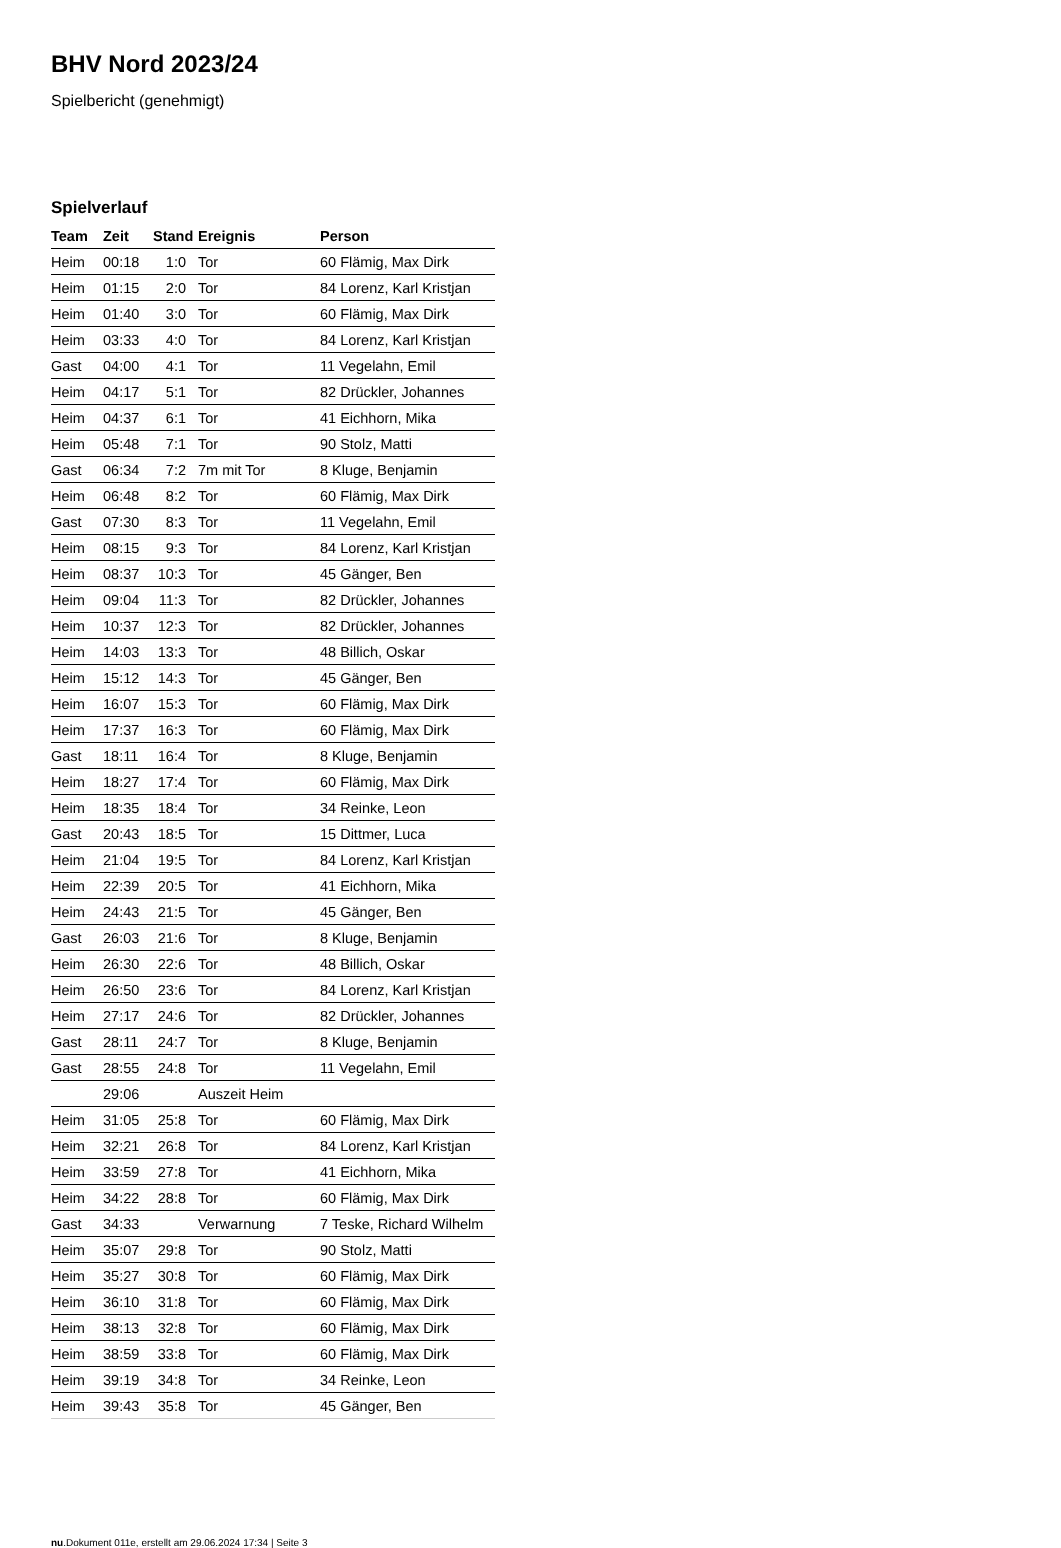BHV Nord 2023/24
Spielbericht (genehmigt)
Spielverlauf
| Team | Zeit | Stand | Ereignis | Person |
| --- | --- | --- | --- | --- |
| Heim | 00:18 | 1:0 | Tor | 60 Flämig, Max Dirk |
| Heim | 01:15 | 2:0 | Tor | 84 Lorenz, Karl Kristjan |
| Heim | 01:40 | 3:0 | Tor | 60 Flämig, Max Dirk |
| Heim | 03:33 | 4:0 | Tor | 84 Lorenz, Karl Kristjan |
| Gast | 04:00 | 4:1 | Tor | 11 Vegelahn, Emil |
| Heim | 04:17 | 5:1 | Tor | 82 Drückler, Johannes |
| Heim | 04:37 | 6:1 | Tor | 41 Eichhorn, Mika |
| Heim | 05:48 | 7:1 | Tor | 90 Stolz, Matti |
| Gast | 06:34 | 7:2 | 7m mit Tor | 8 Kluge, Benjamin |
| Heim | 06:48 | 8:2 | Tor | 60 Flämig, Max Dirk |
| Gast | 07:30 | 8:3 | Tor | 11 Vegelahn, Emil |
| Heim | 08:15 | 9:3 | Tor | 84 Lorenz, Karl Kristjan |
| Heim | 08:37 | 10:3 | Tor | 45 Gänger, Ben |
| Heim | 09:04 | 11:3 | Tor | 82 Drückler, Johannes |
| Heim | 10:37 | 12:3 | Tor | 82 Drückler, Johannes |
| Heim | 14:03 | 13:3 | Tor | 48 Billich, Oskar |
| Heim | 15:12 | 14:3 | Tor | 45 Gänger, Ben |
| Heim | 16:07 | 15:3 | Tor | 60 Flämig, Max Dirk |
| Heim | 17:37 | 16:3 | Tor | 60 Flämig, Max Dirk |
| Gast | 18:11 | 16:4 | Tor | 8 Kluge, Benjamin |
| Heim | 18:27 | 17:4 | Tor | 60 Flämig, Max Dirk |
| Heim | 18:35 | 18:4 | Tor | 34 Reinke, Leon |
| Gast | 20:43 | 18:5 | Tor | 15 Dittmer, Luca |
| Heim | 21:04 | 19:5 | Tor | 84 Lorenz, Karl Kristjan |
| Heim | 22:39 | 20:5 | Tor | 41 Eichhorn, Mika |
| Heim | 24:43 | 21:5 | Tor | 45 Gänger, Ben |
| Gast | 26:03 | 21:6 | Tor | 8 Kluge, Benjamin |
| Heim | 26:30 | 22:6 | Tor | 48 Billich, Oskar |
| Heim | 26:50 | 23:6 | Tor | 84 Lorenz, Karl Kristjan |
| Heim | 27:17 | 24:6 | Tor | 82 Drückler, Johannes |
| Gast | 28:11 | 24:7 | Tor | 8 Kluge, Benjamin |
| Gast | 28:55 | 24:8 | Tor | 11 Vegelahn, Emil |
| | 29:06 | | Auszeit Heim | |
| Heim | 31:05 | 25:8 | Tor | 60 Flämig, Max Dirk |
| Heim | 32:21 | 26:8 | Tor | 84 Lorenz, Karl Kristjan |
| Heim | 33:59 | 27:8 | Tor | 41 Eichhorn, Mika |
| Heim | 34:22 | 28:8 | Tor | 60 Flämig, Max Dirk |
| Gast | 34:33 | | Verwarnung | 7 Teske, Richard Wilhelm |
| Heim | 35:07 | 29:8 | Tor | 90 Stolz, Matti |
| Heim | 35:27 | 30:8 | Tor | 60 Flämig, Max Dirk |
| Heim | 36:10 | 31:8 | Tor | 60 Flämig, Max Dirk |
| Heim | 38:13 | 32:8 | Tor | 60 Flämig, Max Dirk |
| Heim | 38:59 | 33:8 | Tor | 60 Flämig, Max Dirk |
| Heim | 39:19 | 34:8 | Tor | 34 Reinke, Leon |
| Heim | 39:43 | 35:8 | Tor | 45 Gänger, Ben |
nu.Dokument 011e, erstellt am 29.06.2024 17:34 | Seite 3